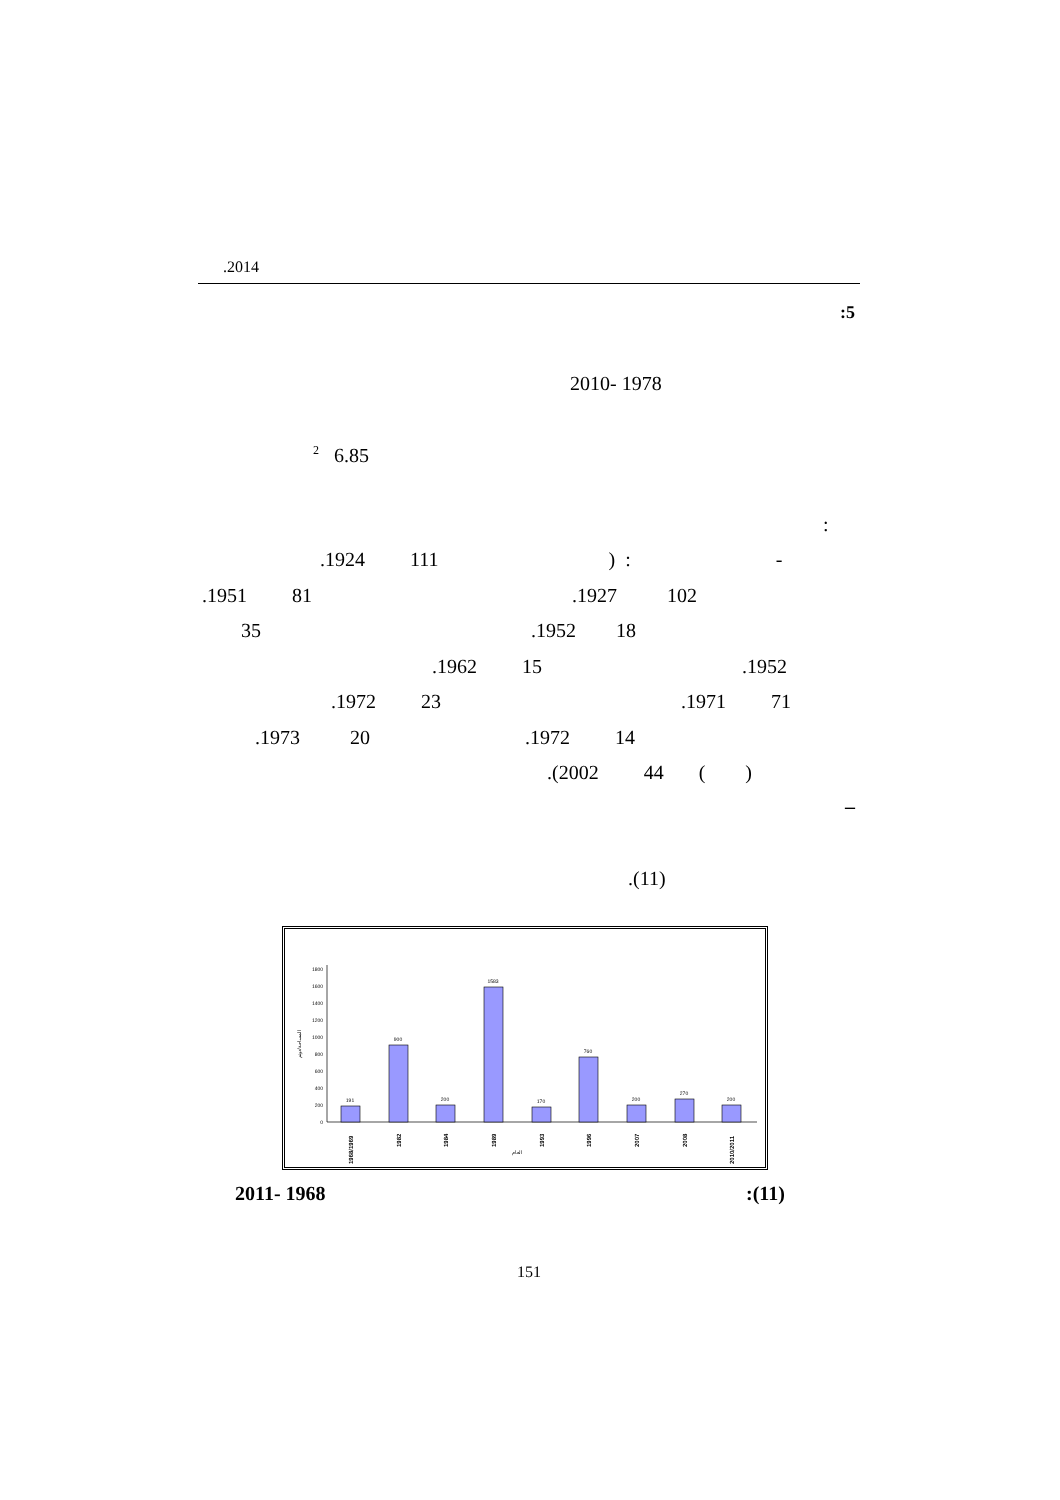.2014
:5
2010- 1978
<sup>2</sup> 6.85
:
.1924 111 ) : -
.1951 81 .1927 102
35 .1952 18
.1962 15 .1952
.1972 23 .1971 71
.1973 20 .1972 14
.(2002 44 ( )
–
.(11)
0
200
400
600
800
1000
1200
1400
1600
1800
191
900
200
1583
170
760
200
270
200
العام
المساحة/دونم
1968/1969
1982
1984
1989
1993
1996
2007
2008
2010/2011
2011- 1968 :(11)
151